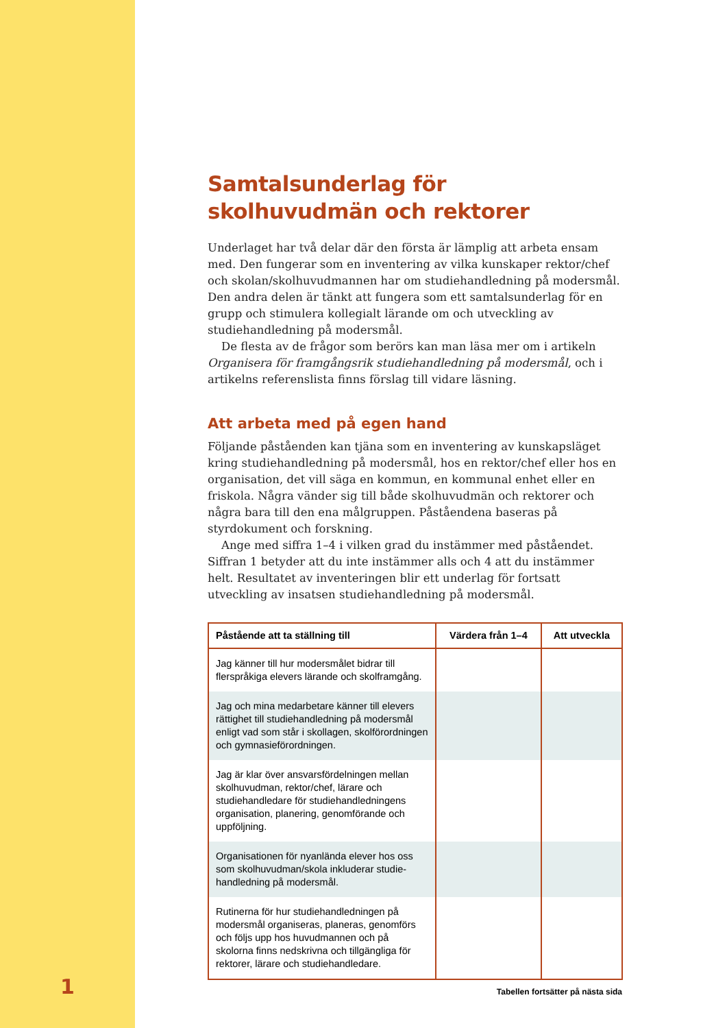1
Samtalsunderlag för skolhuvudmän och rektorer
Underlaget har två delar där den första är lämplig att arbeta ensam med. Den fungerar som en inventering av vilka kunskaper rektor/chef och skolan/skol­huvudmannen har om studiehandledning på modersmål. Den andra delen är tänkt att fungera som ett samtalsunderlag för en grupp och stimulera kollegialt lärande om och utveckling av studiehandledning på modersmål.
De flesta av de frågor som berörs kan man läsa mer om i artikeln Organisera för framgångsrik studiehandledning på modersmål, och i artikelns referenslista finns förslag till vidare läsning.
Att arbeta med på egen hand
Följande påståenden kan tjäna som en inventering av kunskapsläget kring studiehandledning på modersmål, hos en rektor/chef eller hos en organisation, det vill säga en kommun, en kommunal enhet eller en friskola. Några vänder sig till både skolhuvudmän och rektorer och några bara till den ena målgruppen. Påståendena baseras på styrdokument och forskning.
Ange med siffra 1–4 i vilken grad du instämmer med påståendet. Siffran 1 betyder att du inte instämmer alls och 4 att du instämmer helt. Resultatet av inventeringen blir ett underlag för fortsatt utveckling av insatsen studiehandledning på modersmål.
| Påstående att ta ställning till | Värdera från 1–4 | Att utveckla |
| --- | --- | --- |
| Jag känner till hur modersmålet bidrar till flerspråkiga elevers lärande och skolframgång. | | |
| Jag och mina medarbetare känner till elevers rättighet till studiehandledning på moders­mål enligt vad som står i skollagen, skol­förordningen och gymnasieförordningen. | | |
| Jag är klar över ansvarsfördelningen mellan skolhuvudman, rektor/chef, lärare och studiehandledare för studiehandledningens organisation, planering, genomförande och uppföljning. | | |
| Organisationen för nyanlända elever hos oss som skolhuvudman/skola inkluderar studie­handledning på modersmål. | | |
| Rutinerna för hur studiehandledningen på modersmål organiseras, planeras, genom­förs och följs upp hos huvudmannen och på skolorna finns nedskrivna och tillgängliga för rektorer, lärare och studiehandledare. | | |
Tabellen fortsätter på nästa sida